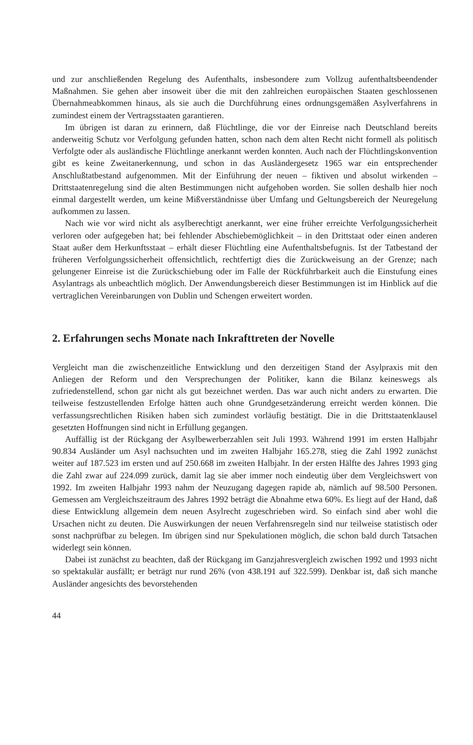und zur anschließenden Regelung des Aufenthalts, insbesondere zum Vollzug aufenthaltsbeendender Maßnahmen. Sie gehen aber insoweit über die mit den zahlreichen europäischen Staaten geschlossenen Übernahmeabkommen hinaus, als sie auch die Durchführung eines ordnungsgemäßen Asylverfahrens in zumindest einem der Vertragsstaaten garantieren.
Im übrigen ist daran zu erinnern, daß Flüchtlinge, die vor der Einreise nach Deutschland bereits anderweitig Schutz vor Verfolgung gefunden hatten, schon nach dem alten Recht nicht formell als politisch Verfolgte oder als ausländische Flüchtlinge anerkannt werden konnten. Auch nach der Flüchtlingskonvention gibt es keine Zweitanerkennung, und schon in das Ausländergesetz 1965 war ein entsprechender Anschlußtatbestand aufgenommen. Mit der Einführung der neuen – fiktiven und absolut wirkenden – Drittstaatenregelung sind die alten Bestimmungen nicht aufgehoben worden. Sie sollen deshalb hier noch einmal dargestellt werden, um keine Mißverständnisse über Umfang und Geltungsbereich der Neuregelung aufkommen zu lassen.
Nach wie vor wird nicht als asylberechtigt anerkannt, wer eine früher erreichte Verfolgungssicherheit verloren oder aufgegeben hat; bei fehlender Abschiebemöglichkeit – in den Drittstaat oder einen anderen Staat außer dem Herkunftsstaat – erhält dieser Flüchtling eine Aufenthaltsbefugnis. Ist der Tatbestand der früheren Verfolgungssicherheit offensichtlich, rechtfertigt dies die Zurückweisung an der Grenze; nach gelungener Einreise ist die Zurückschiebung oder im Falle der Rückführbarkeit auch die Einstufung eines Asylantrags als unbeachtlich möglich. Der Anwendungsbereich dieser Bestimmungen ist im Hinblick auf die vertraglichen Vereinbarungen von Dublin und Schengen erweitert worden.
2. Erfahrungen sechs Monate nach Inkrafttreten der Novelle
Vergleicht man die zwischenzeitliche Entwicklung und den derzeitigen Stand der Asylpraxis mit den Anliegen der Reform und den Versprechungen der Politiker, kann die Bilanz keineswegs als zufriedenstellend, schon gar nicht als gut bezeichnet werden. Das war auch nicht anders zu erwarten. Die teilweise festzustellenden Erfolge hätten auch ohne Grundgesetzänderung erreicht werden können. Die verfassungsrechtlichen Risiken haben sich zumindest vorläufig bestätigt. Die in die Drittstaatenklausel gesetzten Hoffnungen sind nicht in Erfüllung gegangen.
Auffällig ist der Rückgang der Asylbewerberzahlen seit Juli 1993. Während 1991 im ersten Halbjahr 90.834 Ausländer um Asyl nachsuchten und im zweiten Halbjahr 165.278, stieg die Zahl 1992 zunächst weiter auf 187.523 im ersten und auf 250.668 im zweiten Halbjahr. In der ersten Hälfte des Jahres 1993 ging die Zahl zwar auf 224.099 zurück, damit lag sie aber immer noch eindeutig über dem Vergleichswert von 1992. Im zweiten Halbjahr 1993 nahm der Neuzugang dagegen rapide ab, nämlich auf 98.500 Personen. Gemessen am Vergleichszeitraum des Jahres 1992 beträgt die Abnahme etwa 60%. Es liegt auf der Hand, daß diese Entwicklung allgemein dem neuen Asylrecht zugeschrieben wird. So einfach sind aber wohl die Ursachen nicht zu deuten. Die Auswirkungen der neuen Verfahrensregeln sind nur teilweise statistisch oder sonst nachprüfbar zu belegen. Im übrigen sind nur Spekulationen möglich, die schon bald durch Tatsachen widerlegt sein können.
Dabei ist zunächst zu beachten, daß der Rückgang im Ganzjahresvergleich zwischen 1992 und 1993 nicht so spektakulär ausfällt; er beträgt nur rund 26% (von 438.191 auf 322.599). Denkbar ist, daß sich manche Ausländer angesichts des bevorstehenden
44